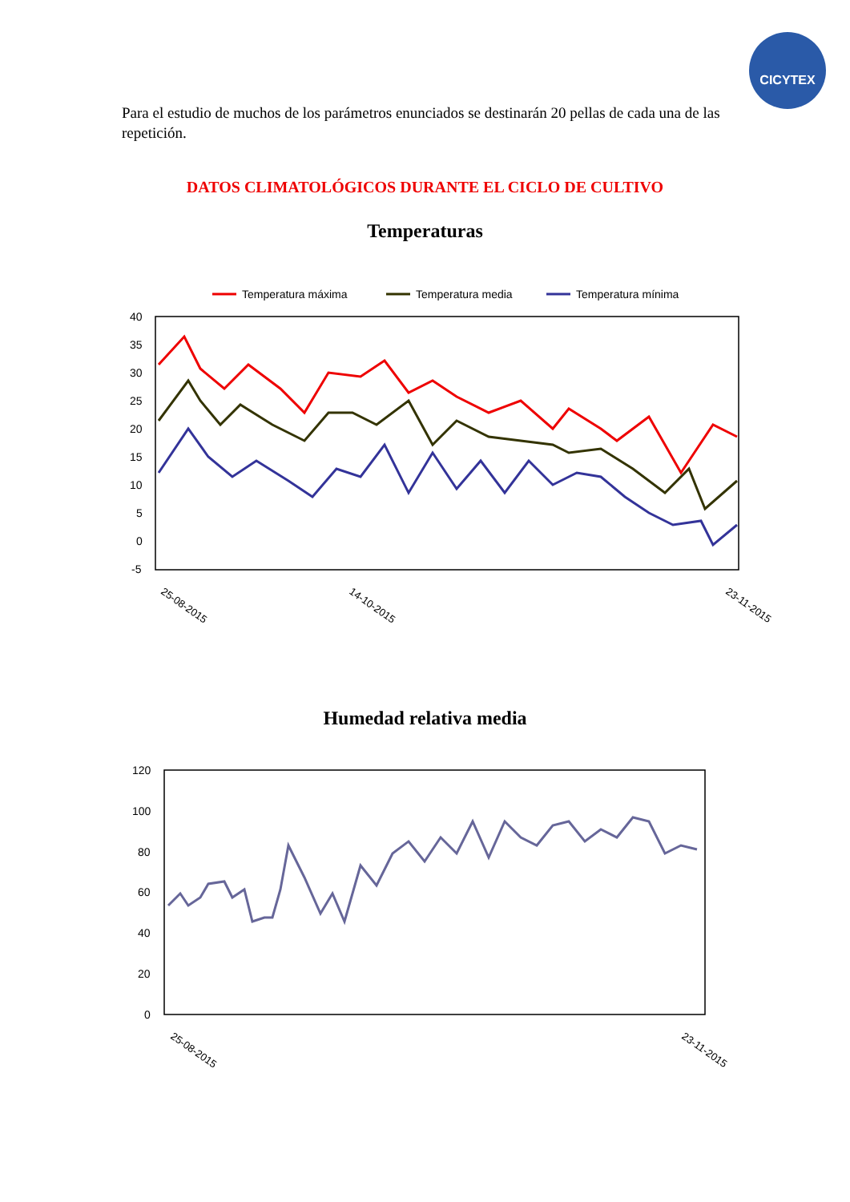CICYTEX
Para el estudio de muchos de los parámetros enunciados se destinarán 20 pellas de cada una de las repetición.
DATOS CLIMATOLÓGICOS DURANTE EL CICLO DE CULTIVO
Temperaturas
Temperatura máxima
Temperatura media
Temperatura mínima
40
35
30
25
20
15
10
5
0
-5
25-08-2015
14-10-2015
23-11-2015
Humedad relativa media
120
100
80
60
40
20
0
25-08-2015
23-11-2015